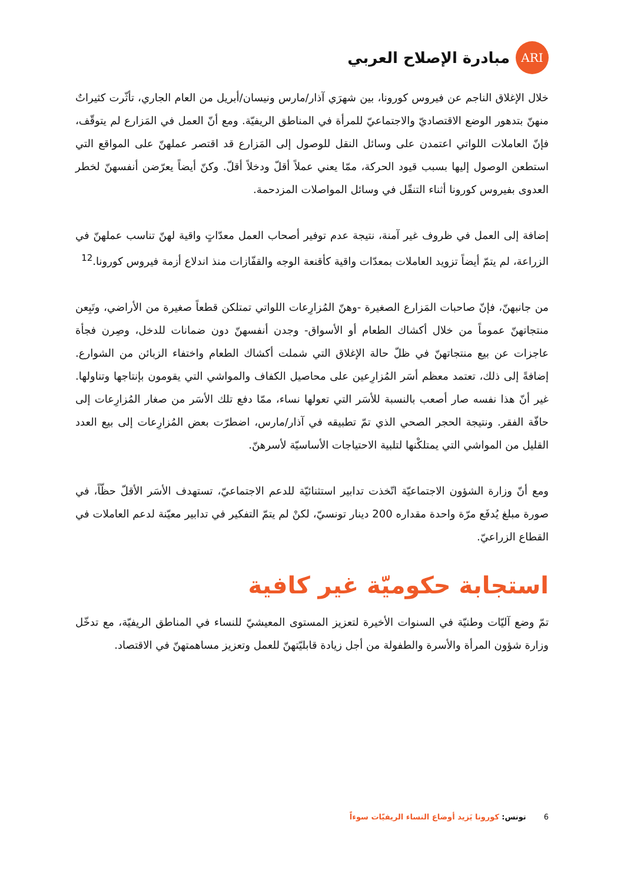ARI
مبادرة الإصلاح العربي
خلال الإغلاق الناجم عن فيروس كورونا، بين شهرَي آذار/مارس ونيسان/أبريل من العام الجاري، تأثّرت كثيراتٌ منهنّ بتدهور الوضع الاقتصاديّ والاجتماعيّ للمرأة في المناطق الريفيّة. ومع أنّ العمل في المَزارع لم يتوقّف، فإنّ العاملات اللواتي اعتمدن على وسائل النقل للوصول إلى المَزارع قد اقتصر عملهنّ على المواقع التي استطعن الوصول إليها بسبب قيود الحركة، ممّا يعني عملاً أقلّ ودخلاً أقلّ. وكنّ أيضاً يعرّضن أنفسهنّ لخطر العدوى بفيروس كورونا أثناء التنقّل في وسائل المواصلات المزدحمة.
إضافة إلى العمل في ظروف غير آمنة، نتيجة عدم توفير أصحاب العمل معدّاتٍ واقية لهنّ تناسب عملهنّ في الزراعة، لم يتمّ أيضاً تزويد العاملات بمعدّات واقية كأقنعة الوجه والقفّازات منذ اندلاع أزمة فيروس كورونا.<sup>12</sup>
من جانبهنّ، فإنّ صاحبات المَزارع الصغيرة -وهنّ المُزارِعات اللواتي تمتلكن قطعاً صغيرة من الأراضي، وتَبِعن منتجاتهنّ عموماً من خلال أكشاك الطعام أو الأسواق- وجدن أنفسهنّ دون ضمانات للدخل، وصِرن فجأة عاجزات عن بيع منتجاتهنّ في ظلّ حالة الإغلاق التي شملت أكشاك الطعام واختفاء الزبائن من الشوارع. إضافةً إلى ذلك، تعتمد معظم أسَر المُزارِعين على محاصيل الكفاف والمواشي التي يقومون بإنتاجها وتناولها. غير أنّ هذا نفسه صار أصعب بالنسبة للأسَر التي تعولها نساء، ممّا دفع تلك الأسَر من صغار المُزارِعات إلى حافّة الفقر. ونتيجة الحجر الصحي الذي تمّ تطبيقه في آذار/مارس، اضطرّت بعض المُزارِعات إلى بيع العدد القليل من المواشي التي يمتلكْنها لتلبية الاحتياجات الأساسيّة لأسرهنّ.
ومع أنّ وزارة الشؤون الاجتماعيّة اتّخذت تدابير استثنائيّة للدعم الاجتماعيّ، تستهدف الأسَر الأقلّ حظّاً، في صورة مبلغ يُدفَع مرّة واحدة مقداره 200 دينار تونسيّ، لكنْ لم يتمّ التفكير في تدابير معيّنة لدعم العاملات في القطاع الزراعيّ.
استجابة حكوميّة غير كافية
تمّ وضع آليّات وطنيّة في السنوات الأخيرة لتعزيز المستوى المعيشيّ للنساء في المناطق الريفيّة، مع تدخّل وزارة شؤون المرأة والأسرة والطفولة من أجل زيادة قابليّتهنّ للعمل وتعزيز مساهمتهنّ في الاقتصاد.
6 تونس: كورونا يَزيد أوضاع النساء الريفيّات سوءاً